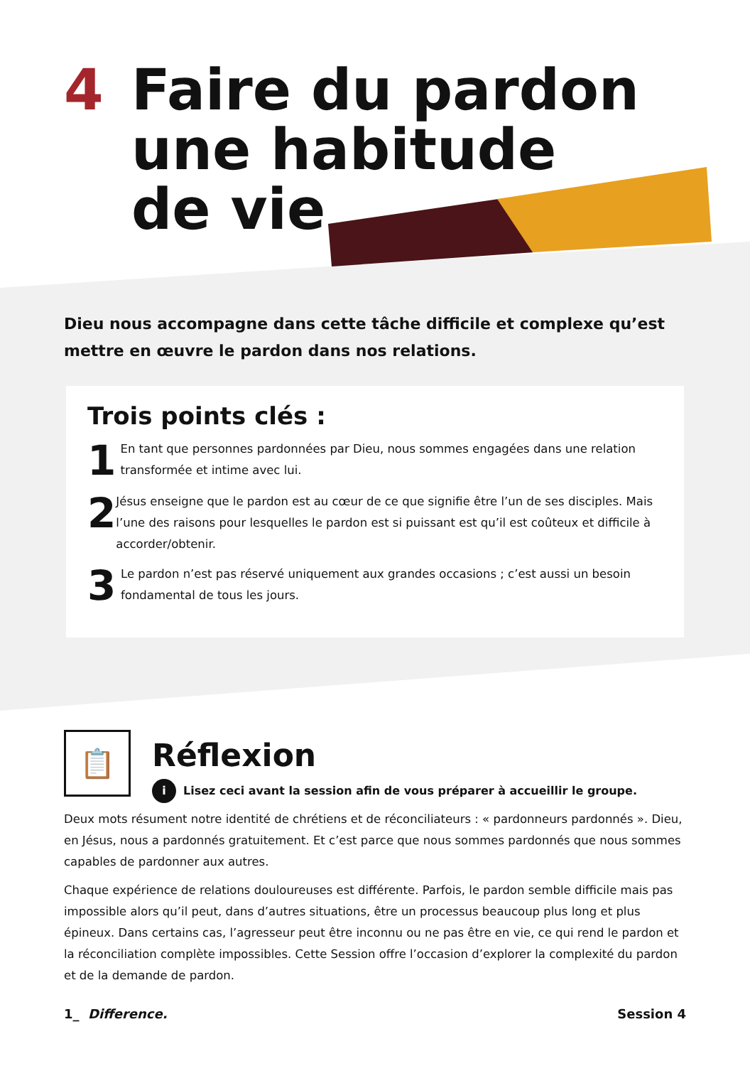4 Faire du pardon
une habitude
de vie
Dieu nous accompagne dans cette tâche difficile et complexe qu’est mettre en œuvre le pardon dans nos relations.
Trois points clés :
1
En tant que personnes pardonnées par Dieu, nous sommes engagées dans une relation transformée et intime avec lui.
2
Jésus enseigne que le pardon est au cœur de ce que signifie être l’un de ses disciples. Mais l’une des raisons pour lesquelles le pardon est si puissant est qu’il est coûteux et difficile à accorder/obtenir.
3
Le pardon n’est pas réservé uniquement aux grandes occasions ; c’est aussi un besoin fondamental de tous les jours.
📋
Réflexion
i Lisez ceci avant la session afin de vous préparer à accueillir le groupe.
Deux mots résument notre identité de chrétiens et de réconciliateurs : « pardonneurs pardonnés ». Dieu, en Jésus, nous a pardonnés gratuitement. Et c’est parce que nous sommes pardonnés que nous sommes capables de pardonner aux autres.
Chaque expérience de relations douloureuses est différente. Parfois, le pardon semble difficile mais pas impossible alors qu’il peut, dans d’autres situations, être un processus beaucoup plus long et plus épineux. Dans certains cas, l’agresseur peut être inconnu ou ne pas être en vie, ce qui rend le pardon et la réconciliation complète impossibles. Cette Session offre l’occasion d’explorer la complexité du pardon et de la demande de pardon.
1_ Difference. Session 4